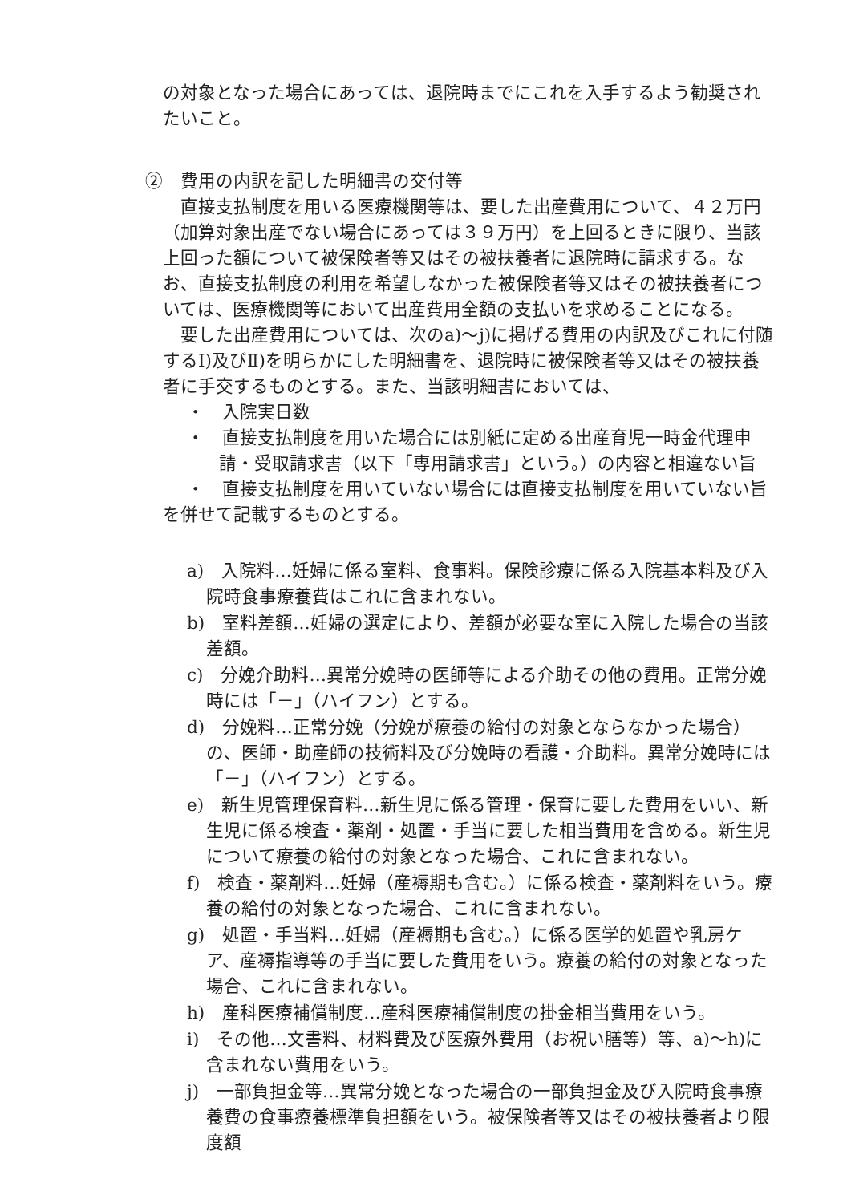の対象となった場合にあっては、退院時までにこれを入手するよう勧奨されたいこと。
②　費用の内訳を記した明細書の交付等
直接支払制度を用いる医療機関等は、要した出産費用について、４２万円（加算対象出産でない場合にあっては３９万円）を上回るときに限り、当該上回った額について被保険者等又はその被扶養者に退院時に請求する。なお、直接支払制度の利用を希望しなかった被保険者等又はその被扶養者については、医療機関等において出産費用全額の支払いを求めることになる。
要した出産費用については、次のa)～j)に掲げる費用の内訳及びこれに付随するⅠ)及びⅡ)を明らかにした明細書を、退院時に被保険者等又はその被扶養者に手交するものとする。また、当該明細書においては、
・　入院実日数
・　直接支払制度を用いた場合には別紙に定める出産育児一時金代理申請・受取請求書（以下「専用請求書」という。）の内容と相違ない旨
・　直接支払制度を用いていない場合には直接支払制度を用いていない旨
を併せて記載するものとする。
a)　入院料…妊婦に係る室料、食事料。保険診療に係る入院基本料及び入院時食事療養費はこれに含まれない。
b)　室料差額…妊婦の選定により、差額が必要な室に入院した場合の当該差額。
c)　分娩介助料…異常分娩時の医師等による介助その他の費用。正常分娩時には「－」（ハイフン）とする。
d)　分娩料…正常分娩（分娩が療養の給付の対象とならなかった場合）の、医師・助産師の技術料及び分娩時の看護・介助料。異常分娩時には「－」（ハイフン）とする。
e)　新生児管理保育料…新生児に係る管理・保育に要した費用をいい、新生児に係る検査・薬剤・処置・手当に要した相当費用を含める。新生児について療養の給付の対象となった場合、これに含まれない。
f)　検査・薬剤料…妊婦（産褥期も含む。）に係る検査・薬剤料をいう。療養の給付の対象となった場合、これに含まれない。
g)　処置・手当料…妊婦（産褥期も含む。）に係る医学的処置や乳房ケア、産褥指導等の手当に要した費用をいう。療養の給付の対象となった場合、これに含まれない。
h)　産科医療補償制度…産科医療補償制度の掛金相当費用をいう。
i)　その他…文書料、材料費及び医療外費用（お祝い膳等）等、a)～h)に含まれない費用をいう。
j)　一部負担金等…異常分娩となった場合の一部負担金及び入院時食事療養費の食事療養標準負担額をいう。被保険者等又はその被扶養者より限度額